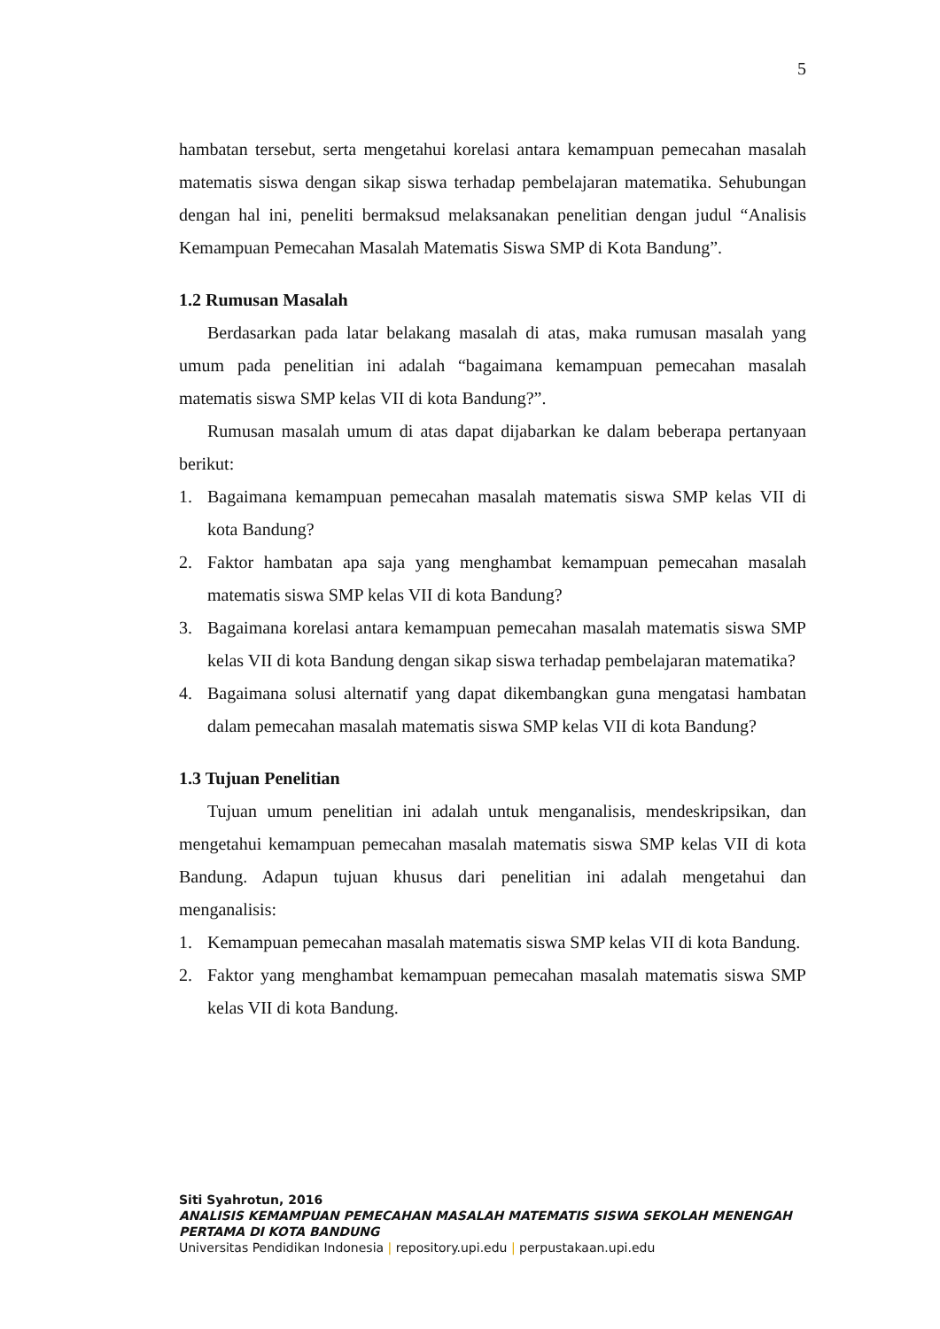5
hambatan tersebut, serta mengetahui korelasi antara kemampuan pemecahan masalah matematis siswa dengan sikap siswa terhadap pembelajaran matematika. Sehubungan dengan hal ini, peneliti bermaksud melaksanakan penelitian dengan judul “Analisis Kemampuan Pemecahan Masalah Matematis Siswa SMP di Kota Bandung”.
1.2 Rumusan Masalah
Berdasarkan pada latar belakang masalah di atas, maka rumusan masalah yang umum pada penelitian ini adalah “bagaimana kemampuan pemecahan masalah matematis siswa SMP kelas VII di kota Bandung?”.
Rumusan masalah umum di atas dapat dijabarkan ke dalam beberapa pertanyaan berikut:
1. Bagaimana kemampuan pemecahan masalah matematis siswa SMP kelas VII di kota Bandung?
2. Faktor hambatan apa saja yang menghambat kemampuan pemecahan masalah matematis siswa SMP kelas VII di kota Bandung?
3. Bagaimana korelasi antara kemampuan pemecahan masalah matematis siswa SMP kelas VII di kota Bandung dengan sikap siswa terhadap pembelajaran matematika?
4. Bagaimana solusi alternatif yang dapat dikembangkan guna mengatasi hambatan dalam pemecahan masalah matematis siswa SMP kelas VII di kota Bandung?
1.3 Tujuan Penelitian
Tujuan umum penelitian ini adalah untuk menganalisis, mendeskripsikan, dan mengetahui kemampuan pemecahan masalah matematis siswa SMP kelas VII di kota Bandung. Adapun tujuan khusus dari penelitian ini adalah mengetahui dan menganalisis:
1. Kemampuan pemecahan masalah matematis siswa SMP kelas VII di kota Bandung.
2. Faktor yang menghambat kemampuan pemecahan masalah matematis siswa SMP kelas VII di kota Bandung.
Siti Syahrotun, 2016
ANALISIS KEMAMPUAN PEMECAHAN MASALAH MATEMATIS SISWA SEKOLAH MENENGAH
PERTAMA DI KOTA BANDUNG
Universitas Pendidikan Indonesia | repository.upi.edu | perpustakaan.upi.edu